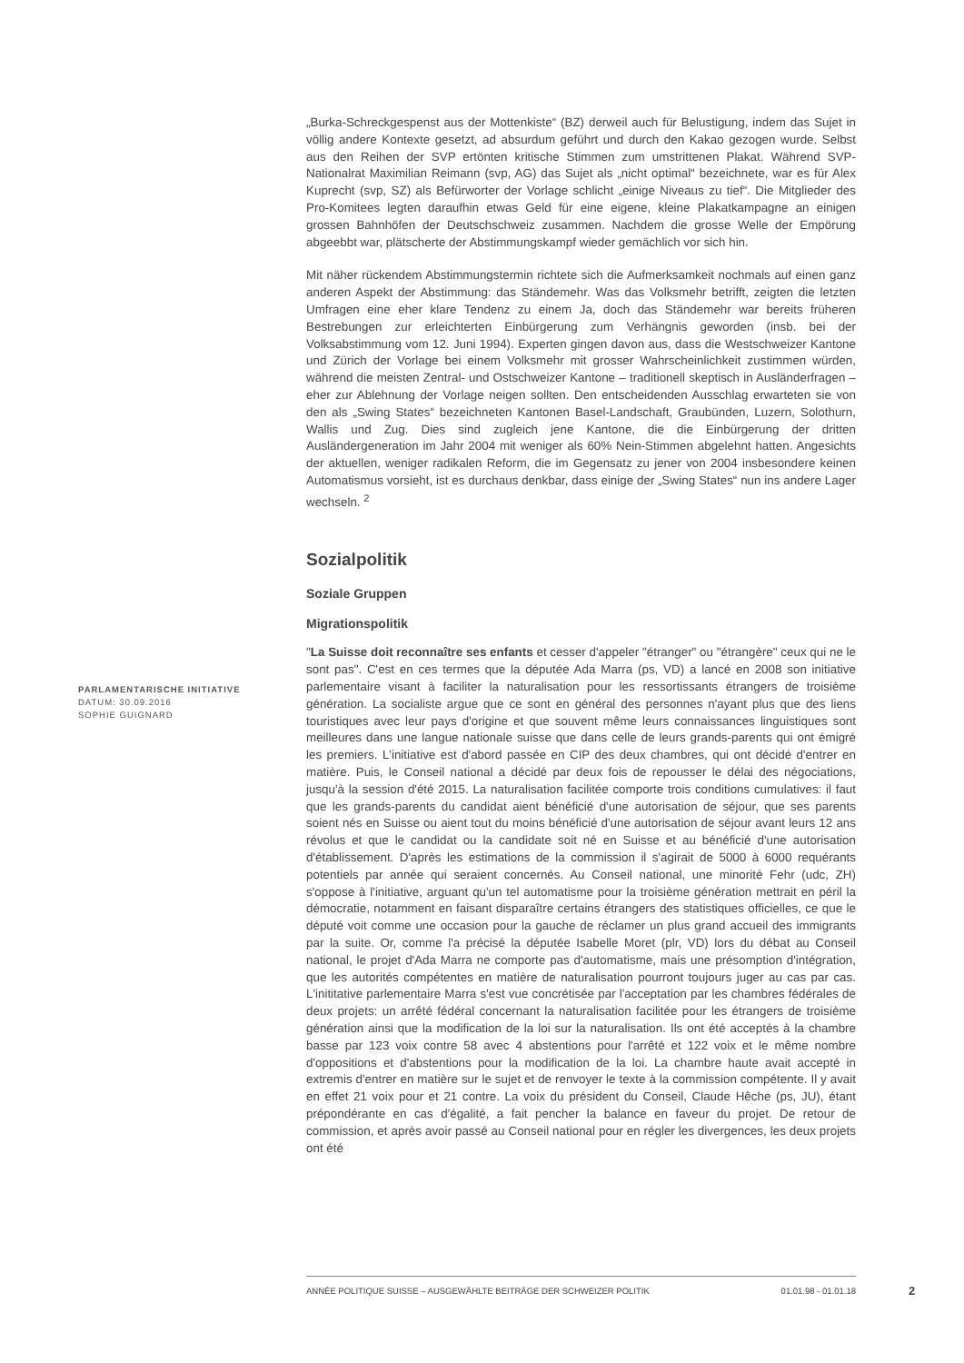„Burka-Schreckgespenst aus der Mottenkiste“ (BZ) derweil auch für Belustigung, indem das Sujet in völlig andere Kontexte gesetzt, ad absurdum geführt und durch den Kakao gezogen wurde. Selbst aus den Reihen der SVP ertönten kritische Stimmen zum umstrittenen Plakat. Während SVP-Nationalrat Maximilian Reimann (svp, AG) das Sujet als „nicht optimal“ bezeichnete, war es für Alex Kuprecht (svp, SZ) als Befürworter der Vorlage schlicht „einige Niveaus zu tief“. Die Mitglieder des Pro-Komitees legten daraufhin etwas Geld für eine eigene, kleine Plakatkampagne an einigen grossen Bahnhöfen der Deutschschweiz zusammen. Nachdem die grosse Welle der Empörung abgeebbt war, plätscherte der Abstimmungskampf wieder gemächlich vor sich hin.
Mit näher rückendem Abstimmungstermin richtete sich die Aufmerksamkeit nochmals auf einen ganz anderen Aspekt der Abstimmung: das Ständemehr. Was das Volksmehr betrifft, zeigten die letzten Umfragen eine eher klare Tendenz zu einem Ja, doch das Ständemehr war bereits früheren Bestrebungen zur erleichterten Einbürgerung zum Verhängnis geworden (insb. bei der Volksabstimmung vom 12. Juni 1994). Experten gingen davon aus, dass die Westschweizer Kantone und Zürich der Vorlage bei einem Volksmehr mit grosser Wahrscheinlichkeit zustimmen würden, während die meisten Zentral- und Ostschweizer Kantone – traditionell skeptisch in Ausländerfragen – eher zur Ablehnung der Vorlage neigen sollten. Den entscheidenden Ausschlag erwarteten sie von den als „Swing States“ bezeichneten Kantonen Basel-Landschaft, Graubünden, Luzern, Solothurn, Wallis und Zug. Dies sind zugleich jene Kantone, die die Einbürgerung der dritten Ausländergeneration im Jahr 2004 mit weniger als 60% Nein-Stimmen abgelehnt hatten. Angesichts der aktuellen, weniger radikalen Reform, die im Gegensatz zu jener von 2004 insbesondere keinen Automatismus vorsieht, ist es durchaus denkbar, dass einige der „Swing States“ nun ins andere Lager wechseln. <sup>2</sup>
Sozialpolitik
Soziale Gruppen
Migrationspolitik
"La Suisse doit reconnaître ses enfants et cesser d'appeler "étranger" ou "étrangère" ceux qui ne le sont pas". C'est en ces termes que la députée Ada Marra (ps, VD) a lancé en 2008 son initiative parlementaire visant à faciliter la naturalisation pour les ressortissants étrangers de troisième génération. La socialiste argue que ce sont en général des personnes n'ayant plus que des liens touristiques avec leur pays d'origine et que souvent même leurs connaissances linguistiques sont meilleures dans une langue nationale suisse que dans celle de leurs grands-parents qui ont émigré les premiers. L'initiative est d'abord passée en CIP des deux chambres, qui ont décidé d'entrer en matière. Puis, le Conseil national a décidé par deux fois de repousser le délai des négociations, jusqu'à la session d'été 2015. La naturalisation facilitée comporte trois conditions cumulatives: il faut que les grands-parents du candidat aient bénéficié d'une autorisation de séjour, que ses parents soient nés en Suisse ou aient tout du moins bénéficié d'une autorisation de séjour avant leurs 12 ans révolus et que le candidat ou la candidate soit né en Suisse et au bénéficié d'une autorisation d'établissement. D'après les estimations de la commission il s'agirait de 5000 à 6000 requérants potentiels par année qui seraient concernés. Au Conseil national, une minorité Fehr (udc, ZH) s'oppose à l'initiative, arguant qu'un tel automatisme pour la troisième génération mettrait en péril la démocratie, notamment en faisant disparaître certains étrangers des statistiques officielles, ce que le député voit comme une occasion pour la gauche de réclamer un plus grand accueil des immigrants par la suite. Or, comme l'a précisé la députée Isabelle Moret (plr, VD) lors du débat au Conseil national, le projet d'Ada Marra ne comporte pas d'automatisme, mais une présomption d'intégration, que les autorités compétentes en matière de naturalisation pourront toujours juger au cas par cas. L'inititative parlementaire Marra s'est vue concrétisée par l'acceptation par les chambres fédérales de deux projets: un arrêté fédéral concernant la naturalisation facilitée pour les étrangers de troisième génération ainsi que la modification de la loi sur la naturalisation. Ils ont été acceptés à la chambre basse par 123 voix contre 58 avec 4 abstentions pour l'arrêté et 122 voix et le même nombre d'oppositions et d'abstentions pour la modification de la loi. La chambre haute avait accepté in extremis d'entrer en matière sur le sujet et de renvoyer le texte à la commission compétente. Il y avait en effet 21 voix pour et 21 contre. La voix du président du Conseil, Claude Hêche (ps, JU), étant prépondérante en cas d'égalité, a fait pencher la balance en faveur du projet. De retour de commission, et après avoir passé au Conseil national pour en régler les divergences, les deux projets ont été
PARLAMENTARISCHE INITIATIVE
DATUM: 30.09.2016
SOPHIE GUIGNARD
ANNÉE POLITIQUE SUISSE – AUSGEWÄHLTE BEITRÄGE DER SCHWEIZER POLITIK 01.01.98 - 01.01.18
2